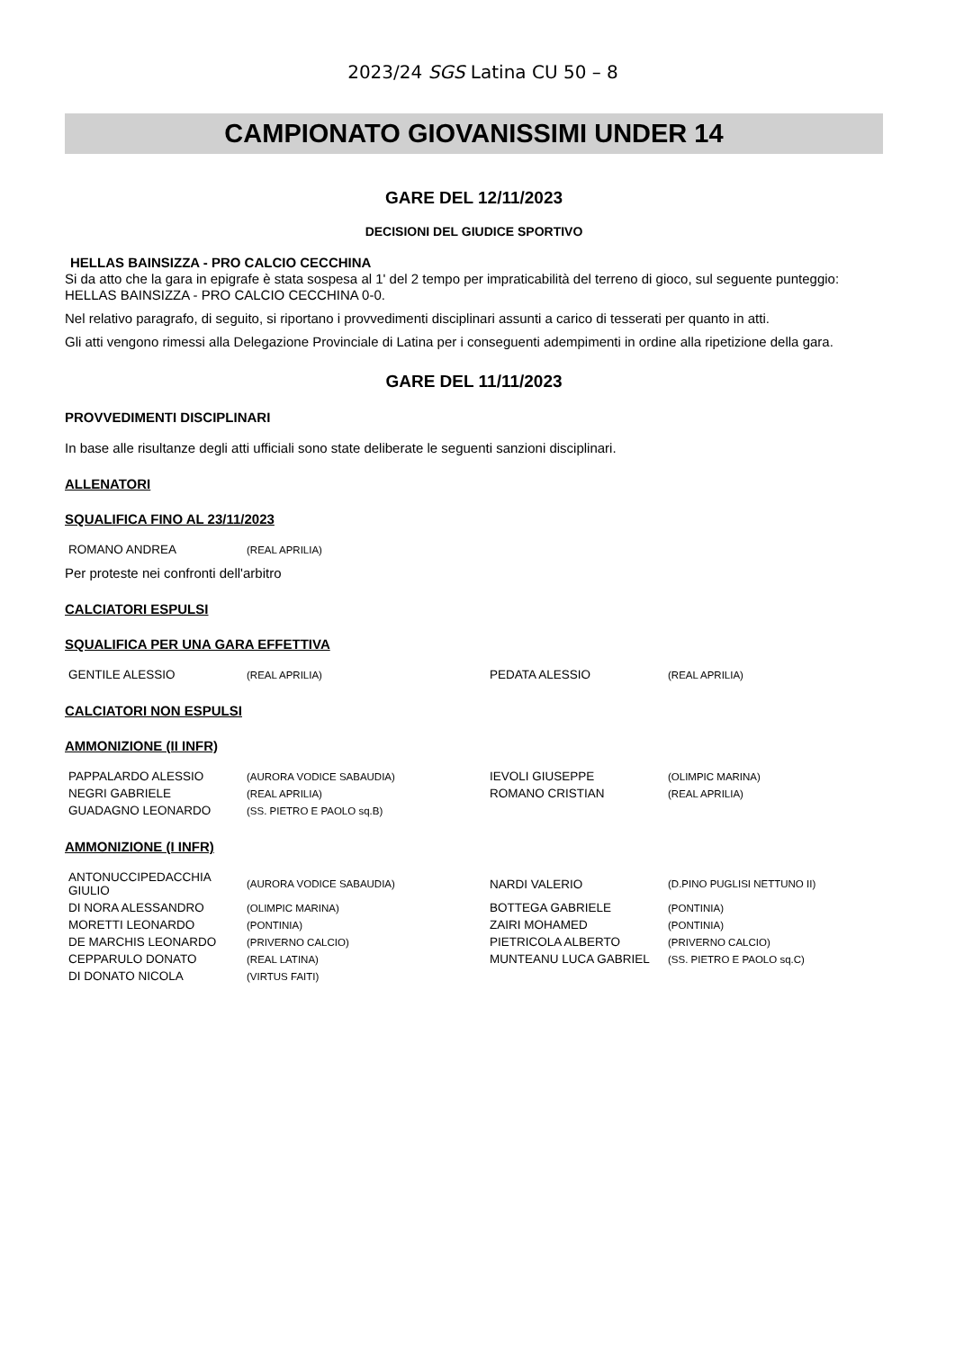2023/24 SGS Latina CU 50 – 8
CAMPIONATO GIOVANISSIMI UNDER 14
GARE DEL 12/11/2023
DECISIONI DEL GIUDICE SPORTIVO
HELLAS BAINSIZZA - PRO CALCIO CECCHINA
Si da atto che la gara in epigrafe è stata sospesa al 1' del 2 tempo per impraticabilità del terreno di gioco, sul seguente punteggio: HELLAS BAINSIZZA - PRO CALCIO CECCHINA 0-0.
Nel relativo paragrafo, di seguito, si riportano i provvedimenti disciplinari assunti a carico di tesserati per quanto in atti.
Gli atti vengono rimessi alla Delegazione Provinciale di Latina per i conseguenti adempimenti in ordine alla ripetizione della gara.
GARE DEL 11/11/2023
PROVVEDIMENTI DISCIPLINARI
In base alle risultanze degli atti ufficiali sono state deliberate le seguenti sanzioni disciplinari.
ALLENATORI
SQUALIFICA FINO AL 23/11/2023
| ROMANO ANDREA | (REAL APRILIA) |
Per proteste nei confronti dell'arbitro
CALCIATORI ESPULSI
SQUALIFICA PER UNA GARA EFFETTIVA
| GENTILE ALESSIO | (REAL APRILIA) | PEDATA ALESSIO | (REAL APRILIA) |
CALCIATORI NON ESPULSI
AMMONIZIONE (II INFR)
| PAPPALARDO ALESSIO | (AURORA VODICE SABAUDIA) | IEVOLI GIUSEPPE | (OLIMPIC MARINA) |
| NEGRI GABRIELE | (REAL APRILIA) | ROMANO CRISTIAN | (REAL APRILIA) |
| GUADAGNO LEONARDO | (SS. PIETRO E PAOLO sq.B) | | |
AMMONIZIONE (I INFR)
| ANTONUCCIPEDACCHIA GIULIO | (AURORA VODICE SABAUDIA) | NARDI VALERIO | (D.PINO PUGLISI NETTUNO II) |
| DI NORA ALESSANDRO | (OLIMPIC MARINA) | BOTTEGA GABRIELE | (PONTINIA) |
| MORETTI LEONARDO | (PONTINIA) | ZAIRI MOHAMED | (PONTINIA) |
| DE MARCHIS LEONARDO | (PRIVERNO CALCIO) | PIETRICOLA ALBERTO | (PRIVERNO CALCIO) |
| CEPPARULO DONATO | (REAL LATINA) | MUNTEANU LUCA GABRIEL | (SS. PIETRO E PAOLO sq.C) |
| DI DONATO NICOLA | (VIRTUS FAITI) | | |